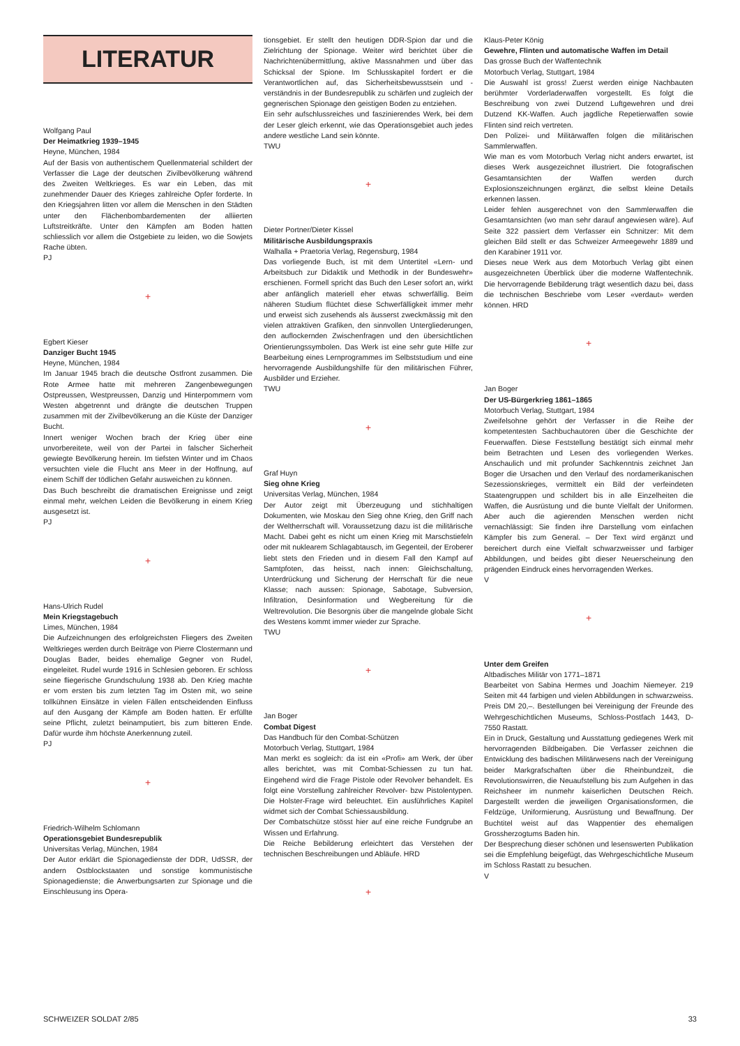LITERATUR
Wolfgang Paul
Der Heimatkrieg 1939–1945
Heyne, München, 1984
Auf der Basis von authentischem Quellenmaterial schildert der Verfasser die Lage der deutschen Zivilbevölkerung während des Zweiten Weltkrieges. Es war ein Leben, das mit zunehmender Dauer des Krieges zahlreiche Opfer forderte. In den Kriegsjahren litten vor allem die Menschen in den Städten unter den Flächenbombardementen der alliierten Luftstreitkräfte. Unter den Kämpfen am Boden hatten schliesslich vor allem die Ostgebiete zu leiden, wo die Sowjets Rache übten.
PJ
+
Egbert Kieser
Danziger Bucht 1945
Heyne, München, 1984
Im Januar 1945 brach die deutsche Ostfront zusammen. Die Rote Armee hatte mit mehreren Zangenbewegungen Ostpreussen, Westpreussen, Danzig und Hinterpommern vom Westen abgetrennt und drängte die deutschen Truppen zusammen mit der Zivilbevölkerung an die Küste der Danziger Bucht.
Innert weniger Wochen brach der Krieg über eine unvorbereitete, weil von der Partei in falscher Sicherheit gewiegte Bevölkerung herein. Im tiefsten Winter und im Chaos versuchten viele die Flucht ans Meer in der Hoffnung, auf einem Schiff der tödlichen Gefahr ausweichen zu können.
Das Buch beschreibt die dramatischen Ereignisse und zeigt einmal mehr, welchen Leiden die Bevölkerung in einem Krieg ausgesetzt ist.
PJ
+
Hans-Ulrich Rudel
Mein Kriegstagebuch
Limes, München, 1984
Die Aufzeichnungen des erfolgreichsten Fliegers des Zweiten Weltkrieges werden durch Beiträge von Pierre Clostermann und Douglas Bader, beides ehemalige Gegner von Rudel, eingeleitet. Rudel wurde 1916 in Schlesien geboren. Er schloss seine fliegerische Grundschulung 1938 ab. Den Krieg machte er vom ersten bis zum letzten Tag im Osten mit, wo seine tollkühnen Einsätze in vielen Fällen entscheidenden Einfluss auf den Ausgang der Kämpfe am Boden hatten. Er erfüllte seine Pflicht, zuletzt beinamputiert, bis zum bitteren Ende. Dafür wurde ihm höchste Anerkennung zuteil.
PJ
+
Friedrich-Wilhelm Schlomann
Operationsgebiet Bundesrepublik
Universitas Verlag, München, 1984
Der Autor erklärt die Spionagedienste der DDR, UdSSR, der andern Ostblockstaaten und sonstige kommunistische Spionagedienste; die Anwerbungsarten zur Spionage und die Einschleusung ins Opera-
tionsgebiet. Er stellt den heutigen DDR-Spion dar und die Zielrichtung der Spionage. Weiter wird berichtet über die Nachrichtenübermittlung, aktive Massnahmen und über das Schicksal der Spione. Im Schlusskapitel fordert er die Verantwortlichen auf, das Sicherheitsbewusstsein und -verständnis in der Bundesrepublik zu schärfen und zugleich der gegnerischen Spionage den geistigen Boden zu entziehen.
Ein sehr aufschlussreiches und faszinierendes Werk, bei dem der Leser gleich erkennt, wie das Operationsgebiet auch jedes andere westliche Land sein könnte.
TWU
+
Dieter Portner/Dieter Kissel
Militärische Ausbildungspraxis
Walhalla + Praetoria Verlag, Regensburg, 1984
Das vorliegende Buch, ist mit dem Untertitel «Lern- und Arbeitsbuch zur Didaktik und Methodik in der Bundeswehr» erschienen. Formell spricht das Buch den Leser sofort an, wirkt aber anfänglich materiell eher etwas schwerfällig. Beim näheren Studium flüchtet diese Schwerfälligkeit immer mehr und erweist sich zusehends als äusserst zweckmässig mit den vielen attraktiven Grafiken, den sinnvollen Untergliederungen, den auflockernden Zwischenfragen und den übersichtlichen Orientierungssymbolen. Das Werk ist eine sehr gute Hilfe zur Bearbeitung eines Lernprogrammes im Selbststudium und eine hervorragende Ausbildungshilfe für den militärischen Führer, Ausbilder und Erzieher.
TWU
+
Graf Huyn
Sieg ohne Krieg
Universitas Verlag, München, 1984
Der Autor zeigt mit Überzeugung und stichhaltigen Dokumenten, wie Moskau den Sieg ohne Krieg, den Griff nach der Weltherrschaft will. Voraussetzung dazu ist die militärische Macht. Dabei geht es nicht um einen Krieg mit Marschstiefeln oder mit nuklearem Schlagabtausch, im Gegenteil, der Eroberer liebt stets den Frieden und in diesem Fall den Kampf auf Samtpfoten, das heisst, nach innen: Gleichschaltung, Unterdrückung und Sicherung der Herrschaft für die neue Klasse; nach aussen: Spionage, Sabotage, Subversion, Infiltration, Desinformation und Wegbereitung für die Weltrevolution. Die Besorgnis über die mangelnde globale Sicht des Westens kommt immer wieder zur Sprache.
TWU
+
Jan Boger
Combat Digest
Das Handbuch für den Combat-Schützen
Motorbuch Verlag, Stuttgart, 1984
Man merkt es sogleich: da ist ein «Profi» am Werk, der über alles berichtet, was mit Combat-Schiessen zu tun hat. Eingehend wird die Frage Pistole oder Revolver behandelt. Es folgt eine Vorstellung zahlreicher Revolver- bzw Pistolentypen. Die Holster-Frage wird beleuchtet. Ein ausführliches Kapitel widmet sich der Combat Schiessausbildung.
Der Combatschütze stösst hier auf eine reiche Fundgrube an Wissen und Erfahrung.
Die Reiche Bebilderung erleichtert das Verstehen der technischen Beschreibungen und Abläufe. HRD
+
Klaus-Peter König
Gewehre, Flinten und automatische Waffen im Detail
Das grosse Buch der Waffentechnik
Motorbuch Verlag, Stuttgart, 1984
Die Auswahl ist gross! Zuerst werden einige Nachbauten berühmter Vorderladerwaffen vorgestellt. Es folgt die Beschreibung von zwei Dutzend Luftgewehren und drei Dutzend KK-Waffen. Auch jagdliche Repetierwaffen sowie Flinten sind reich vertreten.
Den Polizei- und Militärwaffen folgen die militärischen Sammlerwaffen.
Wie man es vom Motorbuch Verlag nicht anders erwartet, ist dieses Werk ausgezeichnet illustriert. Die fotografischen Gesamtansichten der Waffen werden durch Explosionszeichnungen ergänzt, die selbst kleine Details erkennen lassen.
Leider fehlen ausgerechnet von den Sammlerwaffen die Gesamtansichten (wo man sehr darauf angewiesen wäre). Auf Seite 322 passiert dem Verfasser ein Schnitzer: Mit dem gleichen Bild stellt er das Schweizer Armeegewehr 1889 und den Karabiner 1911 vor.
Dieses neue Werk aus dem Motorbuch Verlag gibt einen ausgezeichneten Überblick über die moderne Waffentechnik. Die hervorragende Bebilderung trägt wesentlich dazu bei, dass die technischen Beschriebe vom Leser «verdaut» werden können. HRD
+
Jan Boger
Der US-Bürgerkrieg 1861–1865
Motorbuch Verlag, Stuttgart, 1984
Zweifelsohne gehört der Verfasser in die Reihe der kompetentesten Sachbuchautoren über die Geschichte der Feuerwaffen. Diese Feststellung bestätigt sich einmal mehr beim Betrachten und Lesen des vorliegenden Werkes. Anschaulich und mit profunder Sachkenntnis zeichnet Jan Boger die Ursachen und den Verlauf des nordamerikanischen Sezessionskrieges, vermittelt ein Bild der verfeindeten Staatengruppen und schildert bis in alle Einzelheiten die Waffen, die Ausrüstung und die bunte Vielfalt der Uniformen. Aber auch die agierenden Menschen werden nicht vernachlässigt: Sie finden ihre Darstellung vom einfachen Kämpfer bis zum General. – Der Text wird ergänzt und bereichert durch eine Vielfalt schwarzweisser und farbiger Abbildungen, und beides gibt dieser Neuerscheinung den prägenden Eindruck eines hervorragenden Werkes.
V
+
Unter dem Greifen
Altbadisches Militär von 1771–1871
Bearbeitet von Sabina Hermes und Joachim Niemeyer. 219 Seiten mit 44 farbigen und vielen Abbildungen in schwarzweiss. Preis DM 20,–. Bestellungen bei Vereinigung der Freunde des Wehrgeschichtlichen Museums, Schloss-Postfach 1443, D-7550 Rastatt.
Ein in Druck, Gestaltung und Ausstattung gediegenes Werk mit hervorragenden Bildbeigaben. Die Verfasser zeichnen die Entwicklung des badischen Militärwesens nach der Vereinigung beider Markgrafschaften über die Rheinbundzeit, die Revolutionswirren, die Neuaufstellung bis zum Aufgehen in das Reichsheer im nunmehr kaiserlichen Deutschen Reich. Dargestellt werden die jeweiligen Organisationsformen, die Feldzüge, Uniformierung, Ausrüstung und Bewaffnung. Der Buchtitel weist auf das Wappentier des ehemaligen Grossherzogtums Baden hin.
Der Besprechung dieser schönen und lesenswerten Publikation sei die Empfehlung beigefügt, das Wehrgeschichtliche Museum im Schloss Rastatt zu besuchen.
V
SCHWEIZER SOLDAT 2/85 33